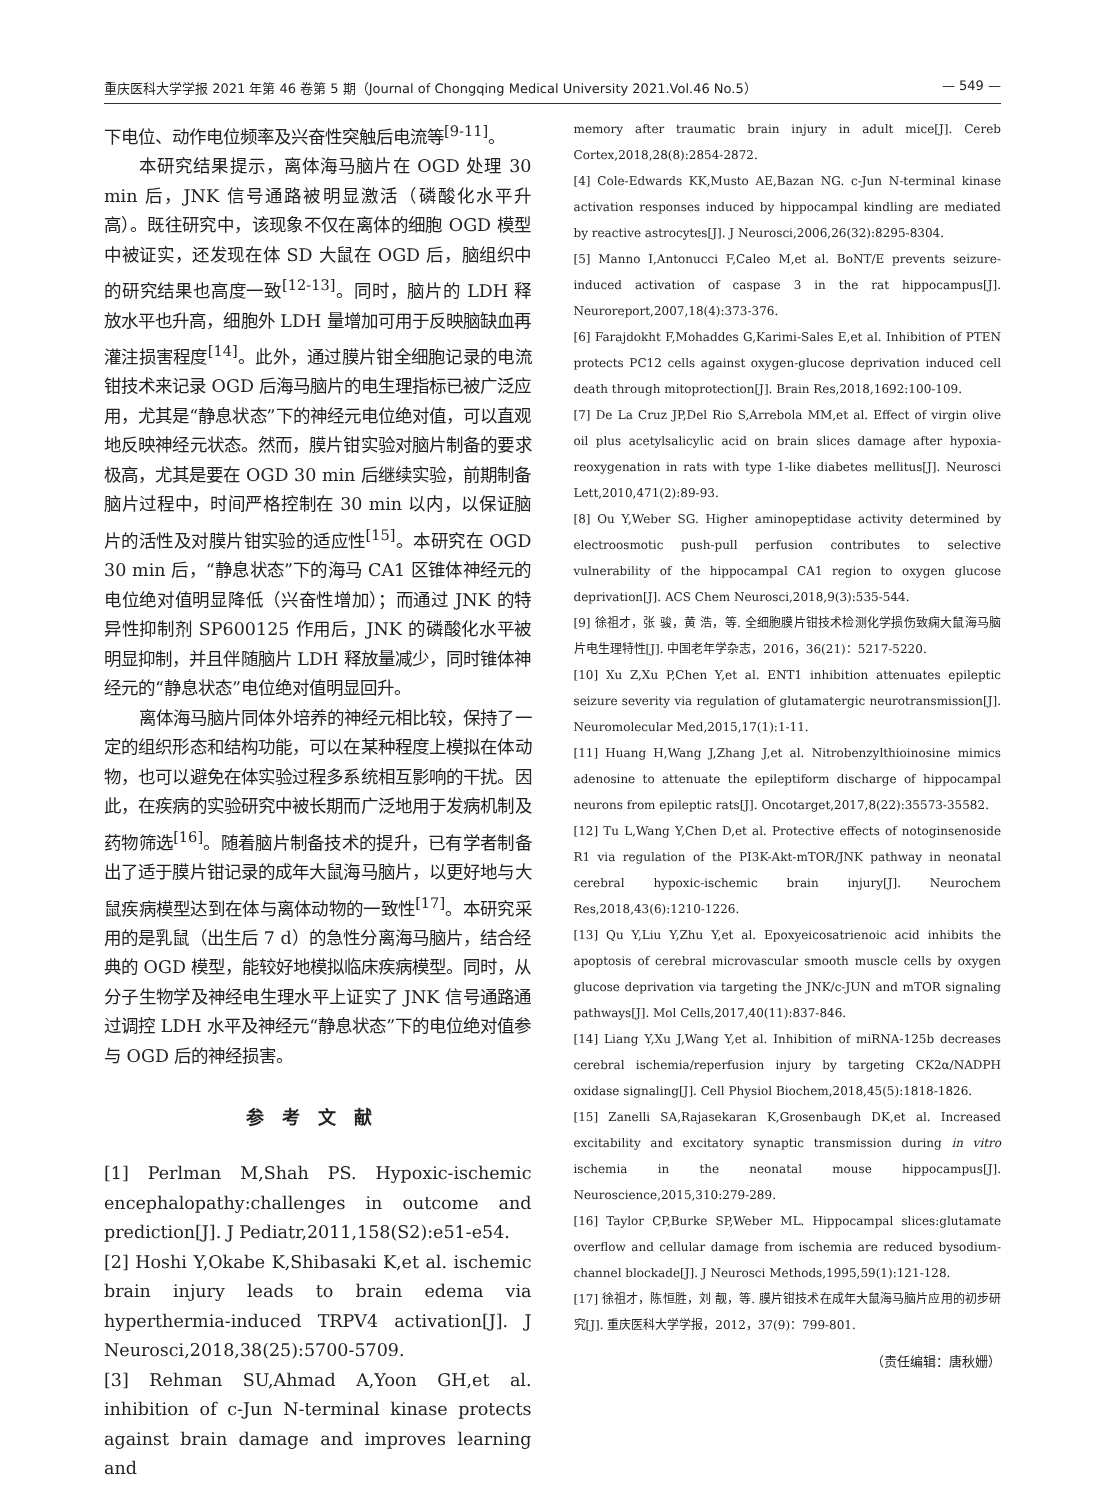重庆医科大学学报 2021 年第 46 卷第 5 期（Journal of Chongqing Medical University 2021.Vol.46 No.5） — 549 —
下电位、动作电位频率及兴奋性突触后电流等<sup>[9-11]</sup>。
本研究结果提示，离体海马脑片在 OGD 处理 30 min 后，JNK 信号通路被明显激活（磷酸化水平升高）。既往研究中，该现象不仅在离体的细胞 OGD 模型中被证实，还发现在体 SD 大鼠在 OGD 后，脑组织中的研究结果也高度一致<sup>[12-13]</sup>。同时，脑片的 LDH 释放水平也升高，细胞外 LDH 量增加可用于反映脑缺血再灌注损害程度<sup>[14]</sup>。此外，通过膜片钳全细胞记录的电流钳技术来记录 OGD 后海马脑片的电生理指标已被广泛应用，尤其是“静息状态”下的神经元电位绝对值，可以直观地反映神经元状态。然而，膜片钳实验对脑片制备的要求极高，尤其是要在 OGD 30 min 后继续实验，前期制备脑片过程中，时间严格控制在 30 min 以内，以保证脑片的活性及对膜片钳实验的适应性<sup>[15]</sup>。本研究在 OGD 30 min 后，“静息状态”下的海马 CA1 区锥体神经元的电位绝对值明显降低（兴奋性增加）；而通过 JNK 的特异性抑制剂 SP600125 作用后，JNK 的磷酸化水平被明显抑制，并且伴随脑片 LDH 释放量减少，同时锥体神经元的“静息状态”电位绝对值明显回升。
离体海马脑片同体外培养的神经元相比较，保持了一定的组织形态和结构功能，可以在某种程度上模拟在体动物，也可以避免在体实验过程多系统相互影响的干扰。因此，在疾病的实验研究中被长期而广泛地用于发病机制及药物筛选<sup>[16]</sup>。随着脑片制备技术的提升，已有学者制备出了适于膜片钳记录的成年大鼠海马脑片，以更好地与大鼠疾病模型达到在体与离体动物的一致性<sup>[17]</sup>。本研究采用的是乳鼠（出生后 7 d）的急性分离海马脑片，结合经典的 OGD 模型，能较好地模拟临床疾病模型。同时，从分子生物学及神经电生理水平上证实了 JNK 信号通路通过调控 LDH 水平及神经元“静息状态”下的电位绝对值参与 OGD 后的神经损害。
参考文献
[1] Perlman M,Shah PS. Hypoxic-ischemic encephalopathy:challenges in outcome and prediction[J]. J Pediatr,2011,158(S2):e51-e54.
[2] Hoshi Y,Okabe K,Shibasaki K,et al. ischemic brain injury leads to brain edema via hyperthermia-induced TRPV4 activation[J]. J Neurosci,2018,38(25):5700-5709.
[3] Rehman SU,Ahmad A,Yoon GH,et al. inhibition of c-Jun N-terminal kinase protects against brain damage and improves learning and
memory after traumatic brain injury in adult mice[J]. Cereb Cortex,2018,28(8):2854-2872.
[4] Cole-Edwards KK,Musto AE,Bazan NG. c-Jun N-terminal kinase activation responses induced by hippocampal kindling are mediated by reactive astrocytes[J]. J Neurosci,2006,26(32):8295-8304.
[5] Manno I,Antonucci F,Caleo M,et al. BoNT/E prevents seizure-induced activation of caspase 3 in the rat hippocampus[J]. Neuroreport,2007,18(4):373-376.
[6] Farajdokht F,Mohaddes G,Karimi-Sales E,et al. Inhibition of PTEN protects PC12 cells against oxygen-glucose deprivation induced cell death through mitoprotection[J]. Brain Res,2018,1692:100-109.
[7] De La Cruz JP,Del Rio S,Arrebola MM,et al. Effect of virgin olive oil plus acetylsalicylic acid on brain slices damage after hypoxia-reoxygenation in rats with type 1-like diabetes mellitus[J]. Neurosci Lett,2010,471(2):89-93.
[8] Ou Y,Weber SG. Higher aminopeptidase activity determined by electroosmotic push-pull perfusion contributes to selective vulnerability of the hippocampal CA1 region to oxygen glucose deprivation[J]. ACS Chem Neurosci,2018,9(3):535-544.
[9] 徐祖才，张 骏，黄 浩，等. 全细胞膜片钳技术检测化学损伤致痫大鼠海马脑片电生理特性[J]. 中国老年学杂志，2016，36(21)：5217-5220.
[10] Xu Z,Xu P,Chen Y,et al. ENT1 inhibition attenuates epileptic seizure severity via regulation of glutamatergic neurotransmission[J]. Neuromolecular Med,2015,17(1):1-11.
[11] Huang H,Wang J,Zhang J,et al. Nitrobenzylthioinosine mimics adenosine to attenuate the epileptiform discharge of hippocampal neurons from epileptic rats[J]. Oncotarget,2017,8(22):35573-35582.
[12] Tu L,Wang Y,Chen D,et al. Protective effects of notoginsenoside R1 via regulation of the PI3K-Akt-mTOR/JNK pathway in neonatal cerebral hypoxic-ischemic brain injury[J]. Neurochem Res,2018,43(6):1210-1226.
[13] Qu Y,Liu Y,Zhu Y,et al. Epoxyeicosatrienoic acid inhibits the apoptosis of cerebral microvascular smooth muscle cells by oxygen glucose deprivation via targeting the JNK/c-JUN and mTOR signaling pathways[J]. Mol Cells,2017,40(11):837-846.
[14] Liang Y,Xu J,Wang Y,et al. Inhibition of miRNA-125b decreases cerebral ischemia/reperfusion injury by targeting CK2α/NADPH oxidase signaling[J]. Cell Physiol Biochem,2018,45(5):1818-1826.
[15] Zanelli SA,Rajasekaran K,Grosenbaugh DK,et al. Increased excitability and excitatory synaptic transmission during in vitro ischemia in the neonatal mouse hippocampus[J]. Neuroscience,2015,310:279-289.
[16] Taylor CP,Burke SP,Weber ML. Hippocampal slices:glutamate overflow and cellular damage from ischemia are reduced bysodium-channel blockade[J]. J Neurosci Methods,1995,59(1):121-128.
[17] 徐祖才，陈恒胜，刘 靓，等. 膜片钳技术在成年大鼠海马脑片应用的初步研究[J]. 重庆医科大学学报，2012，37(9)：799-801.
（责任编辑：唐秋姗）